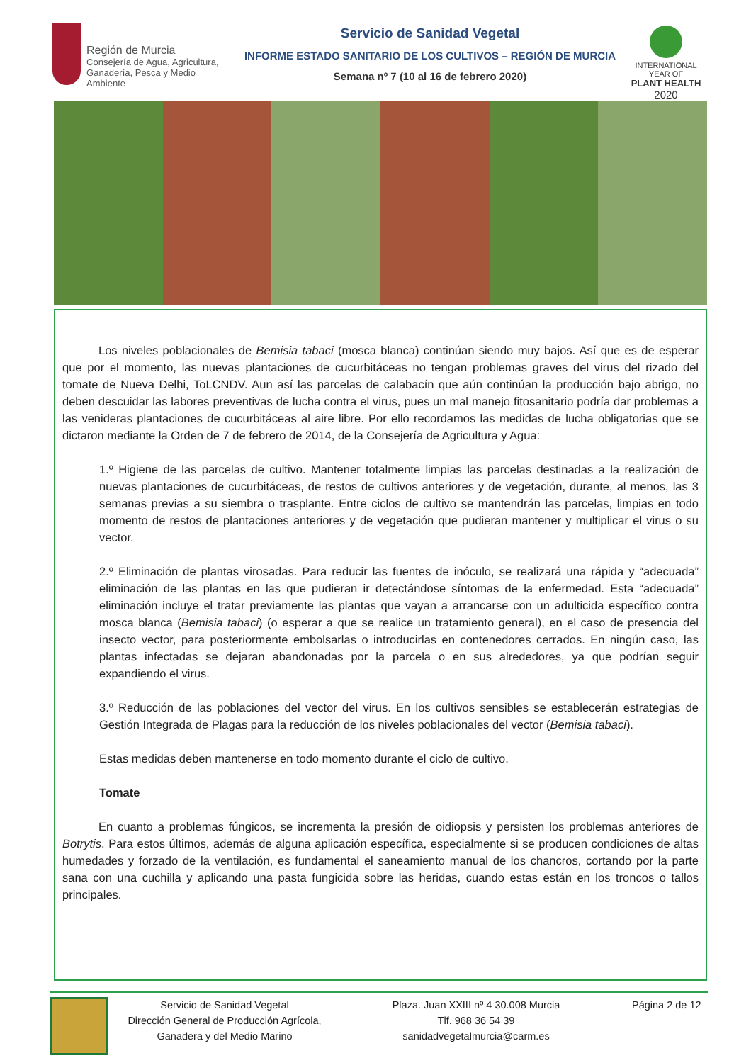Región de Murcia
Consejería de Agua, Agricultura,
Ganadería, Pesca y Medio Ambiente
Servicio de Sanidad Vegetal
INFORME ESTADO SANITARIO DE LOS CULTIVOS – REGIÓN DE MURCIA
Semana nº 7 (10 al 16 de febrero 2020)
INTERNATIONAL YEAR OF
PLANT HEALTH
2020
Los niveles poblacionales de Bemisia tabaci (mosca blanca) continúan siendo muy bajos. Así que es de esperar que por el momento, las nuevas plantaciones de cucurbitáceas no tengan problemas graves del virus del rizado del tomate de Nueva Delhi, ToLCNDV. Aun así las parcelas de calabacín que aún continúan la producción bajo abrigo, no deben descuidar las labores preventivas de lucha contra el virus, pues un mal manejo fitosanitario podría dar problemas a las venideras plantaciones de cucurbitáceas al aire libre. Por ello recordamos las medidas de lucha obligatorias que se dictaron mediante la Orden de 7 de febrero de 2014, de la Consejería de Agricultura y Agua:
1.º Higiene de las parcelas de cultivo. Mantener totalmente limpias las parcelas destinadas a la realización de nuevas plantaciones de cucurbitáceas, de restos de cultivos anteriores y de vegetación, durante, al menos, las 3 semanas previas a su siembra o trasplante. Entre ciclos de cultivo se mantendrán las parcelas, limpias en todo momento de restos de plantaciones anteriores y de vegetación que pudieran mantener y multiplicar el virus o su vector.
2.º Eliminación de plantas virosadas. Para reducir las fuentes de inóculo, se realizará una rápida y “adecuada” eliminación de las plantas en las que pudieran ir detectándose síntomas de la enfermedad. Esta “adecuada” eliminación incluye el tratar previamente las plantas que vayan a arrancarse con un adulticida específico contra mosca blanca (Bemisia tabaci) (o esperar a que se realice un tratamiento general), en el caso de presencia del insecto vector, para posteriormente embolsarlas o introducirlas en contenedores cerrados. En ningún caso, las plantas infectadas se dejaran abandonadas por la parcela o en sus alrededores, ya que podrían seguir expandiendo el virus.
3.º Reducción de las poblaciones del vector del virus. En los cultivos sensibles se establecerán estrategias de Gestión Integrada de Plagas para la reducción de los niveles poblacionales del vector (Bemisia tabaci).
Estas medidas deben mantenerse en todo momento durante el ciclo de cultivo.
Tomate
En cuanto a problemas fúngicos, se incrementa la presión de oidiopsis y persisten los problemas anteriores de Botrytis. Para estos últimos, además de alguna aplicación específica, especialmente si se producen condiciones de altas humedades y forzado de la ventilación, es fundamental el saneamiento manual de los chancros, cortando por la parte sana con una cuchilla y aplicando una pasta fungicida sobre las heridas, cuando estas están en los troncos o tallos principales.
Servicio de Sanidad Vegetal
Dirección General de Producción Agrícola,
Ganadera y del Medio Marino
Plaza. Juan XXIII nº 4 30.008 Murcia
Tlf. 968 36 54 39
sanidadvegetalmurcia@carm.es
Página 2 de 12